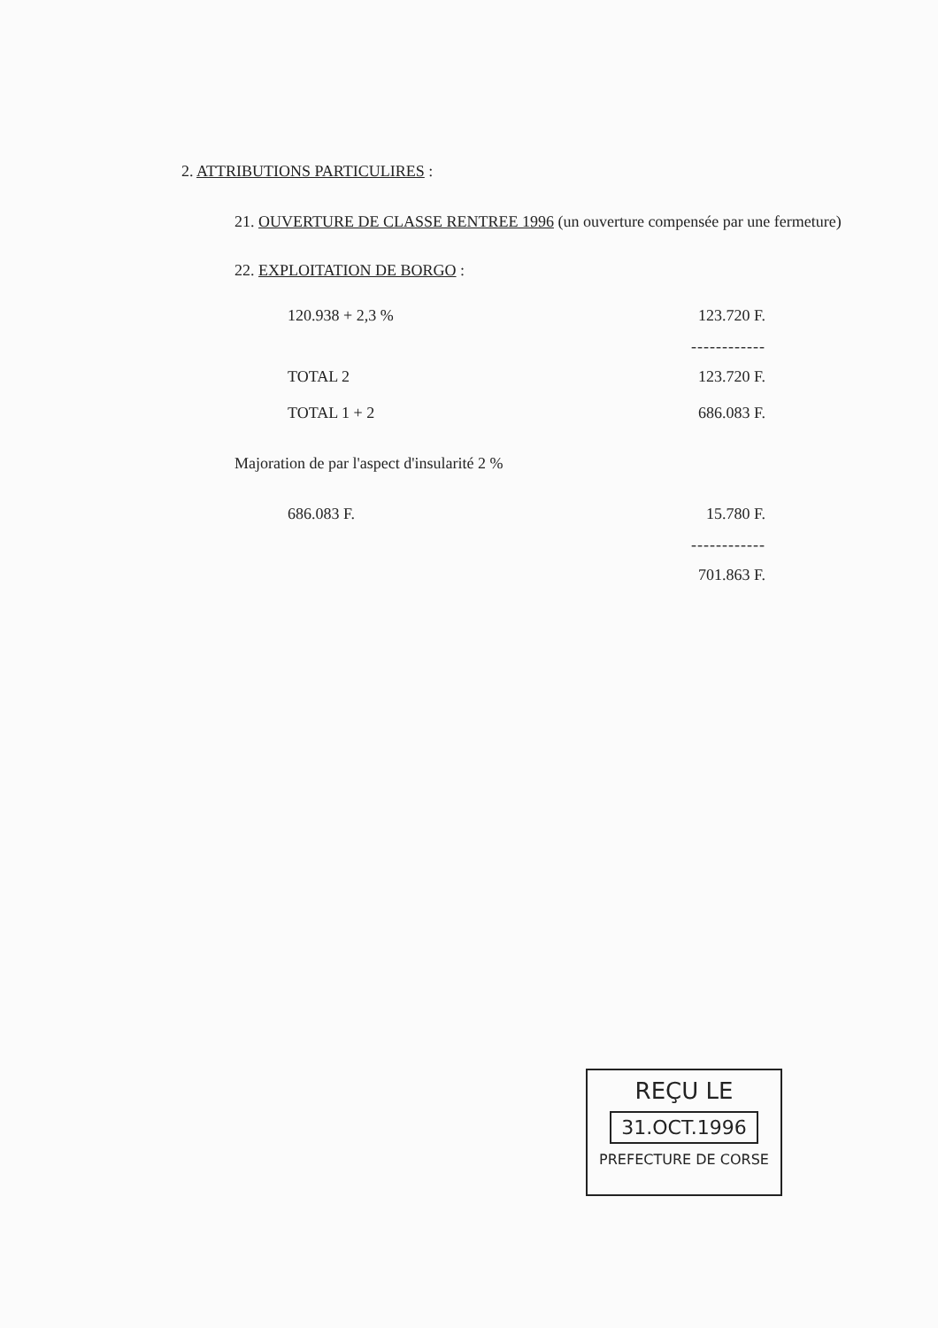2. ATTRIBUTIONS PARTICULIRES :
21. OUVERTURE DE CLASSE RENTREE 1996 (un ouverture compensée par une fermeture)
22. EXPLOITATION DE BORGO :
| 120.938 + 2,3 % | 123.720 F. |
| | ------------ |
| TOTAL 2 | 123.720 F. |
| TOTAL 1 + 2 | 686.083 F. |
Majoration de par l'aspect d'insularité 2 %
| 686.083 F. | 15.780 F. |
| | ------------ |
| | 701.863 F. |
REÇU LE
31.OCT.1996
PREFECTURE DE CORSE